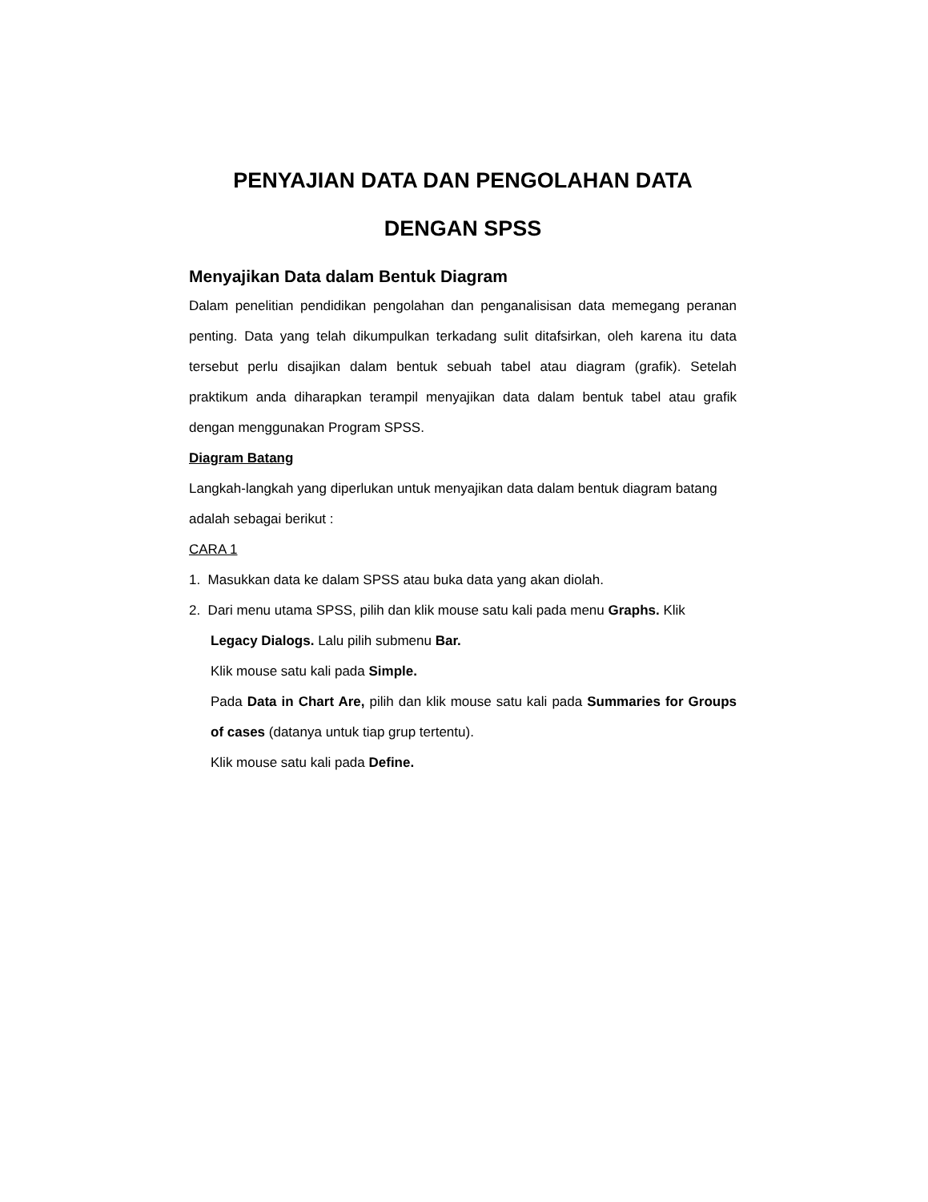PENYAJIAN DATA DAN PENGOLAHAN DATA
DENGAN SPSS
Menyajikan Data dalam Bentuk Diagram
Dalam penelitian pendidikan pengolahan dan penganalisisan data memegang peranan penting. Data yang telah dikumpulkan terkadang sulit ditafsirkan, oleh karena itu data tersebut perlu disajikan dalam bentuk sebuah tabel atau diagram (grafik). Setelah praktikum anda diharapkan terampil menyajikan data dalam bentuk tabel atau grafik dengan menggunakan Program SPSS.
Diagram Batang
Langkah-langkah yang diperlukan untuk menyajikan data dalam bentuk diagram batang adalah sebagai berikut :
CARA 1
1. Masukkan data ke dalam SPSS atau buka data yang akan diolah.
2. Dari menu utama SPSS, pilih dan klik mouse satu kali pada menu Graphs. Klik
Legacy Dialogs. Lalu pilih submenu Bar.
Klik mouse satu kali pada Simple.
Pada Data in Chart Are, pilih dan klik mouse satu kali pada Summaries for Groups of cases (datanya untuk tiap grup tertentu).
Klik mouse satu kali pada Define.